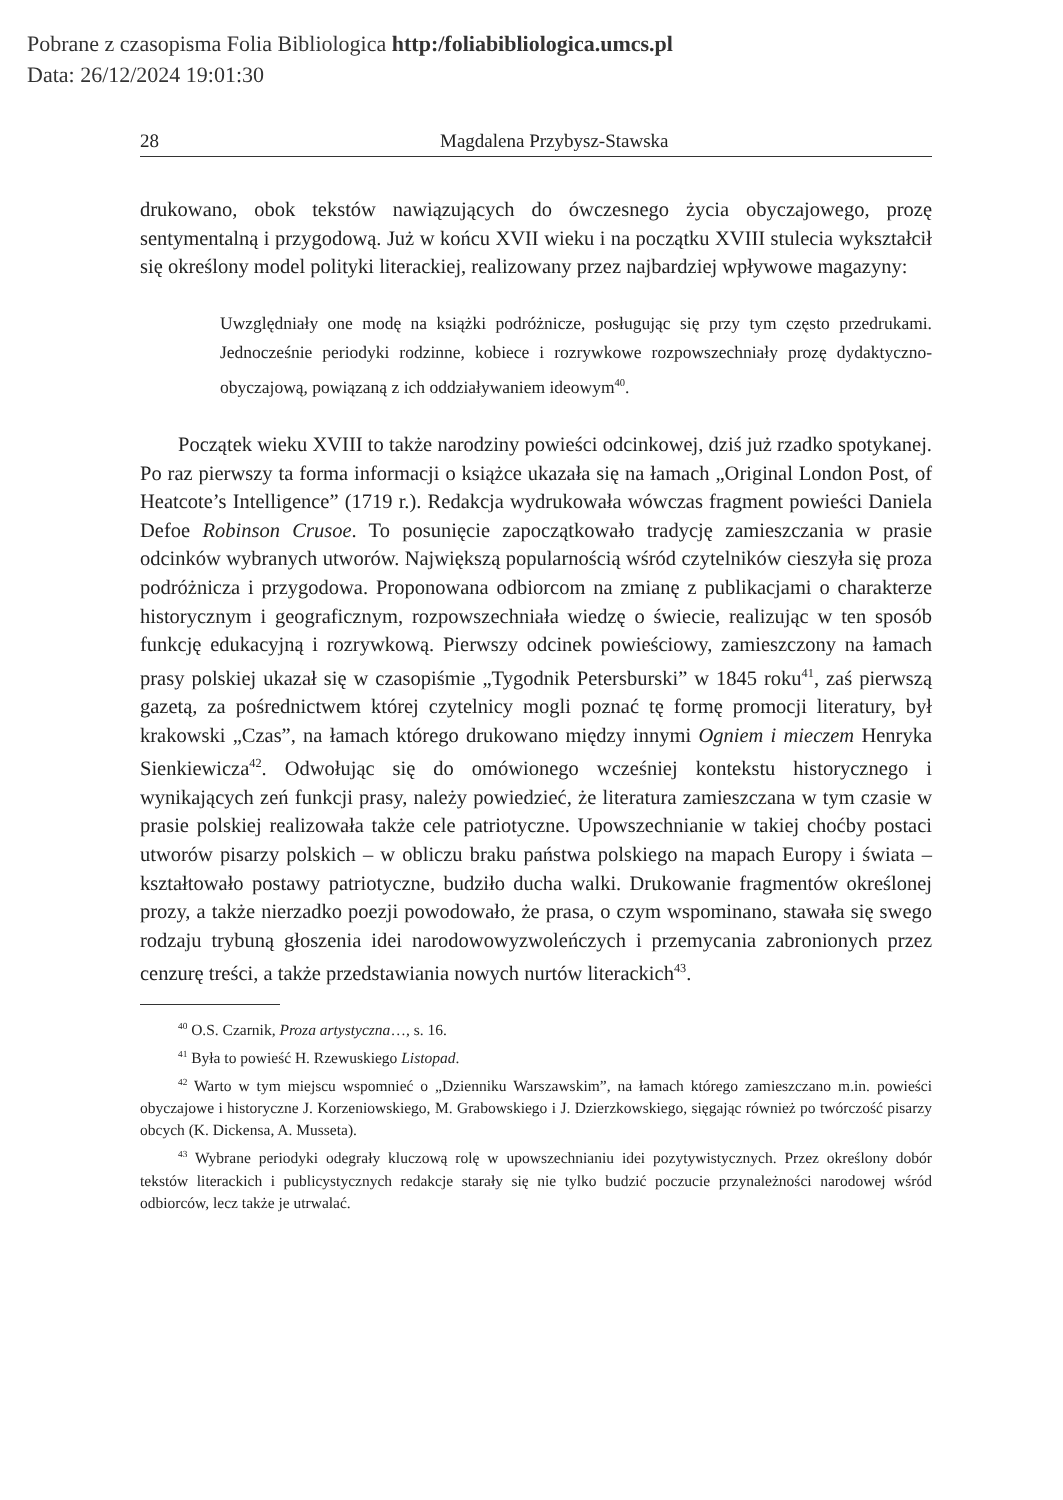Pobrane z czasopisma Folia Bibliologica http:/foliabibliologica.umcs.pl
Data: 26/12/2024 19:01:30
28 Magdalena Przybysz-Stawska
drukowano, obok tekstów nawiązujących do ówczesnego życia obyczajowego, prozę sentymentalną i przygodową. Już w końcu XVII wieku i na początku XVIII stulecia wykształcił się określony model polityki literackiej, realizowany przez najbardziej wpływowe magazyny:
Uwzględniały one modę na książki podróżnicze, posługując się przy tym często przedrukami. Jednocześnie periodyki rodzinne, kobiece i rozrywkowe rozpowszechniały prozę dydaktyczno-obyczajową, powiązaną z ich oddziaływaniem ideowym<sup>40</sup>.
Początek wieku XVIII to także narodziny powieści odcinkowej, dziś już rzadko spotykanej. Po raz pierwszy ta forma informacji o książce ukazała się na łamach „Original London Post, of Heatcote’s Intelligence” (1719 r.). Redakcja wydrukowała wówczas fragment powieści Daniela Defoe Robinson Crusoe. To posunięcie zapoczątkowało tradycję zamieszczania w prasie odcinków wybranych utworów. Największą popularnością wśród czytelników cieszyła się proza podróżnicza i przygodowa. Proponowana odbiorcom na zmianę z publikacjami o charakterze historycznym i geograficznym, rozpowszechniała wiedzę o świecie, realizując w ten sposób funkcję edukacyjną i rozrywkową. Pierwszy odcinek powieściowy, zamieszczony na łamach prasy polskiej ukazał się w czasopiśmie „Tygodnik Petersburski” w 1845 roku<sup>41</sup>, zaś pierwszą gazetą, za pośrednictwem której czytelnicy mogli poznać tę formę promocji literatury, był krakowski „Czas”, na łamach którego drukowano między innymi Ogniem i mieczem Henryka Sienkiewicza<sup>42</sup>. Odwołując się do omówionego wcześniej kontekstu historycznego i wynikających zeń funkcji prasy, należy powiedzieć, że literatura zamieszczana w tym czasie w prasie polskiej realizowała także cele patriotyczne. Upowszechnianie w takiej choćby postaci utworów pisarzy polskich – w obliczu braku państwa polskiego na mapach Europy i świata – kształtowało postawy patriotyczne, budziło ducha walki. Drukowanie fragmentów określonej prozy, a także nierzadko poezji powodowało, że prasa, o czym wspominano, stawała się swego rodzaju trybuną głoszenia idei narodowowyzwoleńczych i przemycania zabronionych przez cenzurę treści, a także przedstawiania nowych nurtów literackich<sup>43</sup>.
<sup>40</sup> O.S. Czarnik, Proza artystyczna…, s. 16.
<sup>41</sup> Była to powieść H. Rzewuskiego Listopad.
<sup>42</sup> Warto w tym miejscu wspomnieć o „Dzienniku Warszawskim”, na łamach którego zamieszczano m.in. powieści obyczajowe i historyczne J. Korzeniowskiego, M. Grabowskiego i J. Dzierzkowskiego, sięgając również po twórczość pisarzy obcych (K. Dickensa, A. Musseta).
<sup>43</sup> Wybrane periodyki odegrały kluczową rolę w upowszechnianiu idei pozytywistycznych. Przez określony dobór tekstów literackich i publicystycznych redakcje starały się nie tylko budzić poczucie przynależności narodowej wśród odbiorców, lecz także je utrwalać.